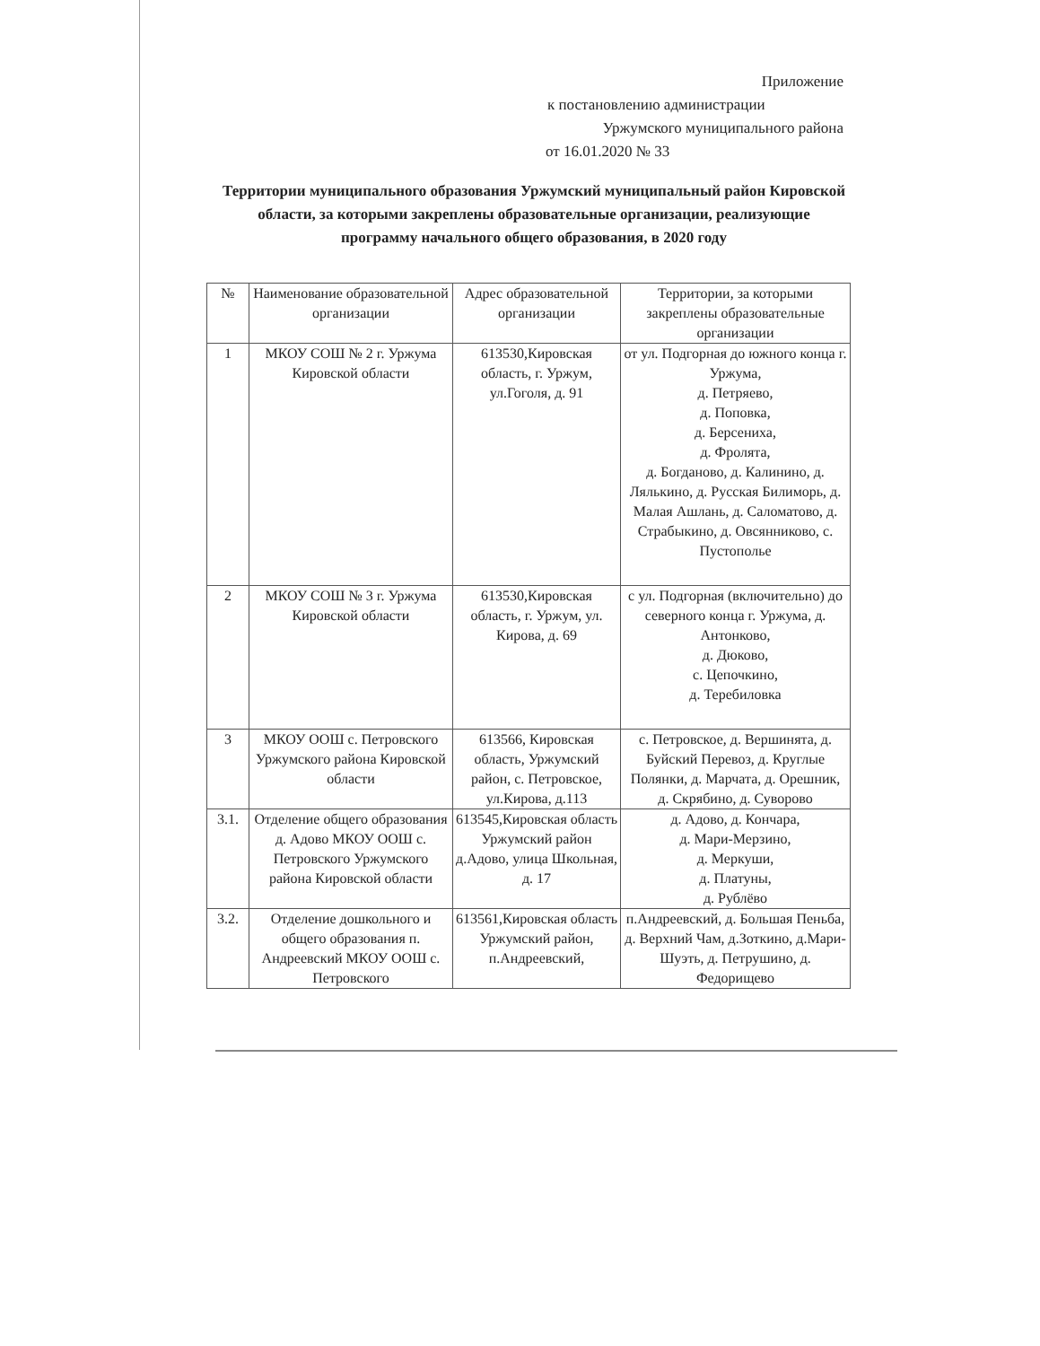Приложение
к постановлению администрации
Уржумского муниципального района
от 16.01.2020 № 33
Территории муниципального образования Уржумский муниципальный район Кировской области, за которыми закреплены образовательные организации, реализующие программу начального общего образования, в 2020 году
| № | Наименование образовательной организации | Адрес образовательной организации | Территории, за которыми закреплены образовательные организации |
| --- | --- | --- | --- |
| 1 | МКОУ СОШ № 2 г. Уржума Кировской области | 613530,Кировская область, г. Уржум, ул.Гоголя, д. 91 | от ул. Подгорная до южного конца г. Уржума, д. Петряево, д. Поповка, д. Берсениха, д. Фролята, д. Богданово, д. Калинино, д. Лялькино, д. Русская Билиморь, д. Малая Ашлань, д. Саломатово, д. Страбыкино, д. Овсянниково, с. Пустополье |
| 2 | МКОУ СОШ № 3 г. Уржума Кировской области | 613530,Кировская область, г. Уржум, ул. Кирова, д. 69 | с ул. Подгорная (включительно) до северного конца г. Уржума, д. Антонково, д. Дюково, с. Цепочкино, д. Теребиловка |
| 3 | МКОУ ООШ с. Петровского Уржумского района Кировской области | 613566, Кировская область, Уржумский район, с. Петровское, ул.Кирова, д.113 | с. Петровское, д. Вершинята, д. Буйский Перевоз, д. Круглые Полянки, д. Марчата, д. Орешник, д. Скрябино, д. Суворово |
| 3.1. | Отделение общего образования д. Адово МКОУ ООШ с. Петровского Уржумского района Кировской области | 613545,Кировская область Уржумский район д.Адово, улица Школьная, д. 17 | д. Адово, д. Кончара, д. Мари-Мерзино, д. Меркуши, д. Платуны, д. Рублёво |
| 3.2. | Отделение дошкольного и общего образования п. Андреевский МКОУ ООШ с. Петровского | 613561,Кировская область Уржумский район, п.Андреевский, | п.Андреевский, д. Большая Пеньба, д. Верхний Чам, д.Зоткино, д.Мари-Шуэть, д. Петрушино, д. Федорищево |